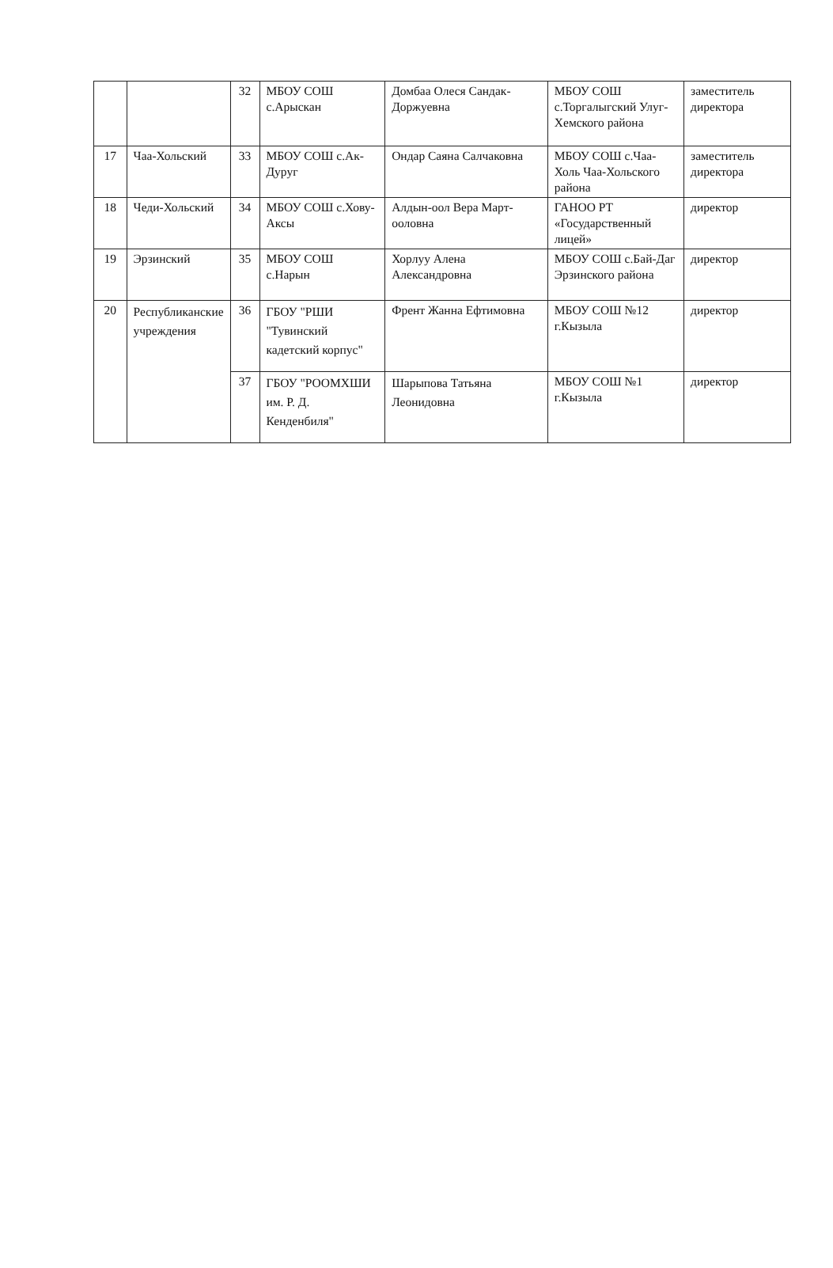| | | 32 | МБОУ СОШ с.Арыскан | Домбаа Олеся Сандак-Доржуевна | МБОУ СОШ с.Торгалыгский Улуг-Хемского района | заместитель директора |
| 17 | Чаа-Хольский | 33 | МБОУ СОШ с.Ак-Дуруг | Ондар Саяна Салчаковна | МБОУ СОШ с.Чаа-Холь Чаа-Хольского района | заместитель директора |
| 18 | Чеди-Хольский | 34 | МБОУ СОШ с.Хову-Аксы | Алдын-оол Вера Март-ооловна | ГАНОО РТ «Государственный лицей» | директор |
| 19 | Эрзинский | 35 | МБОУ СОШ с.Нарын | Хорлуу Алена Александровна | МБОУ СОШ с.Бай-Даг Эрзинского района | директор |
| 20 | Республиканские учреждения | 36 | ГБОУ "РШИ "Тувинский кадетский корпус" | Френт Жанна Ефтимовна | МБОУ СОШ №12 г.Кызыла | директор |
| | | 37 | ГБОУ "РООМХШИ им. Р. Д. Кенденбиля" | Шарыпова Татьяна Леонидовна | МБОУ СОШ №1 г.Кызыла | директор |